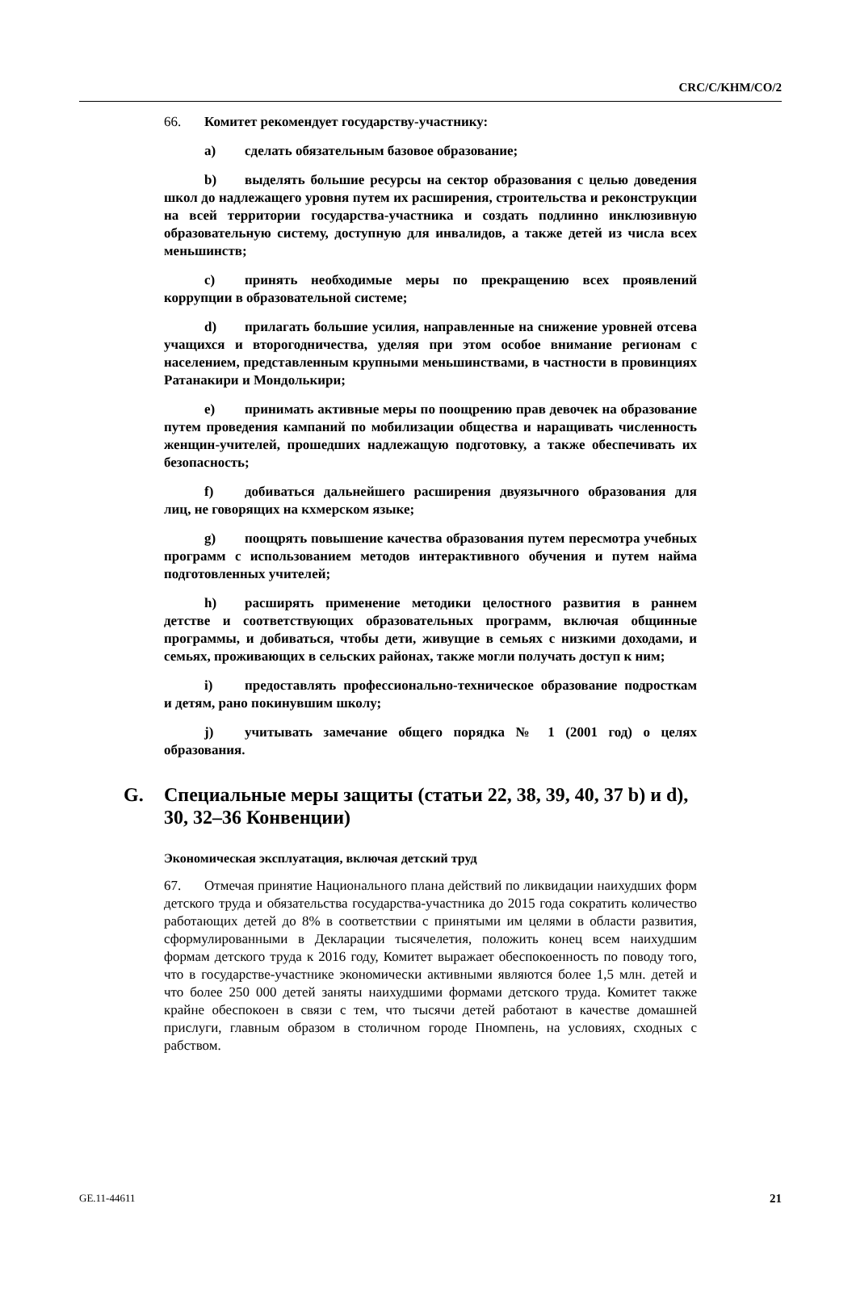CRC/C/KHM/CO/2
66. Комитет рекомендует государству-участнику:
a) сделать обязательным базовое образование;
b) выделять большие ресурсы на сектор образования с целью доведения школ до надлежащего уровня путем их расширения, строительства и реконструкции на всей территории государства-участника и создать подлинно инклюзивную образовательную систему, доступную для инвалидов, а также детей из числа всех меньшинств;
c) принять необходимые меры по прекращению всех проявлений коррупции в образовательной системе;
d) прилагать большие усилия, направленные на снижение уровней отсева учащихся и второгодничества, уделяя при этом особое внимание регионам с населением, представленным крупными меньшинствами, в частности в провинциях Ратанакири и Мондолькири;
e) принимать активные меры по поощрению прав девочек на образование путем проведения кампаний по мобилизации общества и наращивать численность женщин-учителей, прошедших надлежащую подготовку, а также обеспечивать их безопасность;
f) добиваться дальнейшего расширения двуязычного образования для лиц, не говорящих на кхмерском языке;
g) поощрять повышение качества образования путем пересмотра учебных программ с использованием методов интерактивного обучения и путем найма подготовленных учителей;
h) расширять применение методики целостного развития в раннем детстве и соответствующих образовательных программ, включая общинные программы, и добиваться, чтобы дети, живущие в семьях с низкими доходами, и семьях, проживающих в сельских районах, также могли получать доступ к ним;
i) предоставлять профессионально-техническое образование подросткам и детям, рано покинувшим школу;
j) учитывать замечание общего порядка № 1 (2001 год) о целях образования.
G. Специальные меры защиты (статьи 22, 38, 39, 40, 37 b) и d), 30, 32–36 Конвенции)
Экономическая эксплуатация, включая детский труд
67. Отмечая принятие Национального плана действий по ликвидации наихудших форм детского труда и обязательства государства-участника до 2015 года сократить количество работающих детей до 8% в соответствии с принятыми им целями в области развития, сформулированными в Декларации тысячелетия, положить конец всем наихудшим формам детского труда к 2016 году, Комитет выражает обеспокоенность по поводу того, что в государстве-участнике экономически активными являются более 1,5 млн. детей и что более 250 000 детей заняты наихудшими формами детского труда. Комитет также крайне обеспокоен в связи с тем, что тысячи детей работают в качестве домашней прислуги, главным образом в столичном городе Пномпень, на условиях, сходных с рабством.
GE.11-44611 21